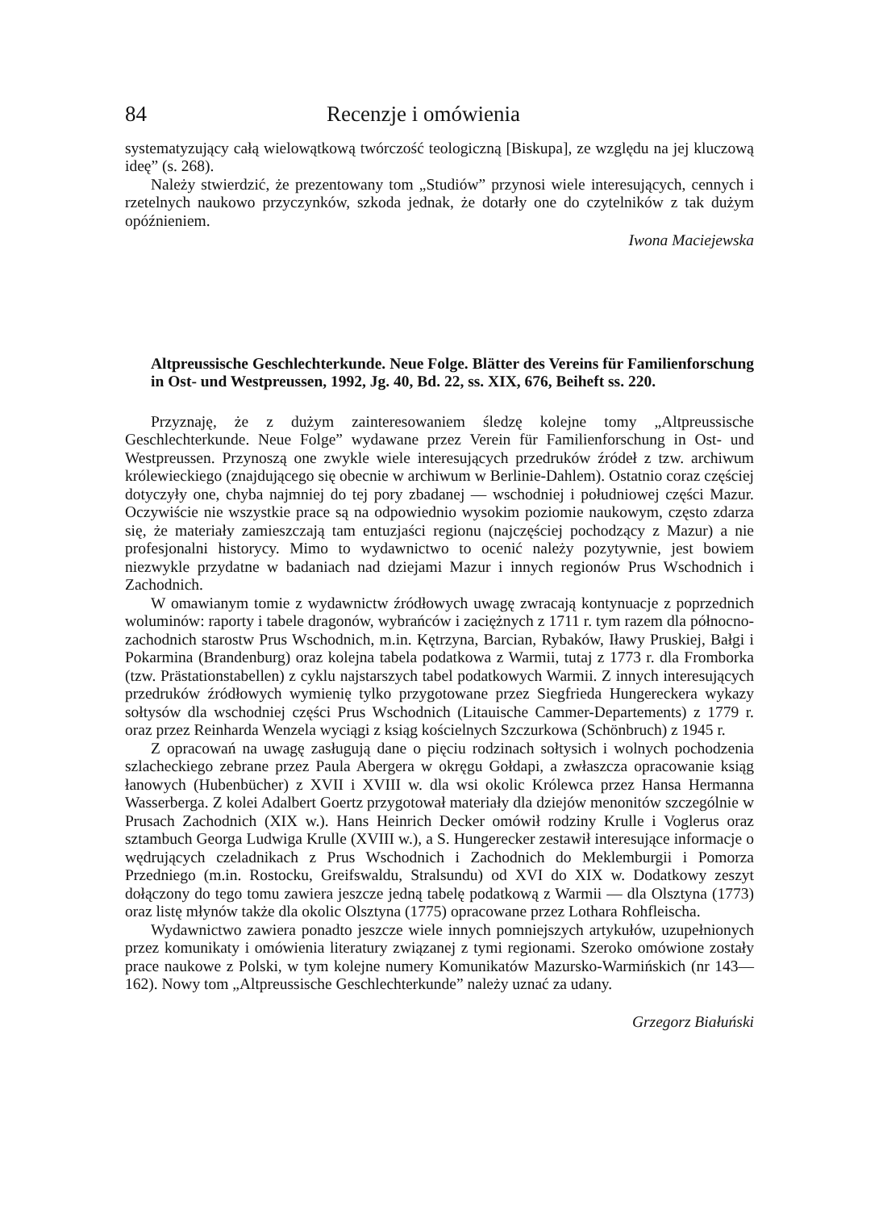84 Recenzje i omówienia
systematyzujący całą wielowątkową twórczość teologiczną [Biskupa], ze względu na jej kluczową ideę” (s. 268).
Należy stwierdzić, że prezentowany tom „Studiów” przynosi wiele interesujących, cennych i rzetelnych naukowo przyczynków, szkoda jednak, że dotarły one do czytelników z tak dużym opóźnieniem.
Iwona Maciejewska
Altpreussische Geschlechterkunde. Neue Folge. Blätter des Vereins für Familienforschung in Ost- und Westpreussen, 1992, Jg. 40, Bd. 22, ss. XIX, 676, Beiheft ss. 220.
Przyznaję, że z dużym zainteresowaniem śledzę kolejne tomy „Altpreussische Geschlechterkunde. Neue Folge” wydawane przez Verein für Familienforschung in Ost- und Westpreussen. Przynoszą one zwykle wiele interesujących przedruków źródeł z tzw. archiwum królewieckiego (znajdującego się obecnie w archiwum w Berlinie-Dahlem). Ostatnio coraz częściej dotyczyły one, chyba najmniej do tej pory zbadanej — wschodniej i południowej części Mazur. Oczywiście nie wszystkie prace są na odpowiednio wysokim poziomie naukowym, często zdarza się, że materiały zamieszczają tam entuzjaści regionu (najczęściej pochodzący z Mazur) a nie profesjonalni historycy. Mimo to wydawnictwo to ocenić należy pozytywnie, jest bowiem niezwykle przydatne w badaniach nad dziejami Mazur i innych regionów Prus Wschodnich i Zachodnich.
W omawianym tomie z wydawnictw źródłowych uwagę zwracają kontynuacje z poprzednich woluminów: raporty i tabele dragonów, wybrańców i zaciężnych z 1711 r. tym razem dla północno-zachodnich starostw Prus Wschodnich, m.in. Kętrzyna, Barcian, Rybaków, Iławy Pruskiej, Bałgi i Pokarmina (Brandenburg) oraz kolejna tabela podatkowa z Warmii, tutaj z 1773 r. dla Fromborka (tzw. Prästationstabellen) z cyklu najstarszych tabel podatkowych Warmii. Z innych interesujących przedruków źródłowych wymienię tylko przygotowane przez Siegfrieda Hungereckera wykazy sołtysów dla wschodniej części Prus Wschodnich (Litauische Cammer-Departements) z 1779 r. oraz przez Reinharda Wenzela wyciągi z ksiąg kościelnych Szczurkowa (Schönbruch) z 1945 r.
Z opracowań na uwagę zasługują dane o pięciu rodzinach sołtysich i wolnych pochodzenia szlacheckiego zebrane przez Paula Abergera w okręgu Gołdapi, a zwłaszcza opracowanie ksiąg łanowych (Hubenbücher) z XVII i XVIII w. dla wsi okolic Królewca przez Hansa Hermanna Wasserberga. Z kolei Adalbert Goertz przygotował materiały dla dziejów menonitów szczególnie w Prusach Zachodnich (XIX w.). Hans Heinrich Decker omówił rodziny Krulle i Voglerus oraz sztambuch Georga Ludwiga Krulle (XVIII w.), a S. Hungerecker zestawił interesujące informacje o wędrujących czeladnikach z Prus Wschodnich i Zachodnich do Meklemburgii i Pomorza Przedniego (m.in. Rostocku, Greifswaldu, Stralsundu) od XVI do XIX w. Dodatkowy zeszyt dołączony do tego tomu zawiera jeszcze jedną tabelę podatkową z Warmii — dla Olsztyna (1773) oraz listę młynów także dla okolic Olsztyna (1775) opracowane przez Lothara Rohfleischa.
Wydawnictwo zawiera ponadto jeszcze wiele innych pomniejszych artykułów, uzupełnionych przez komunikaty i omówienia literatury związanej z tymi regionami. Szeroko omówione zostały prace naukowe z Polski, w tym kolejne numery Komunikatów Mazursko-Warmińskich (nr 143—162). Nowy tom „Altpreussische Geschlechterkunde” należy uznać za udany.
Grzegorz Białuński